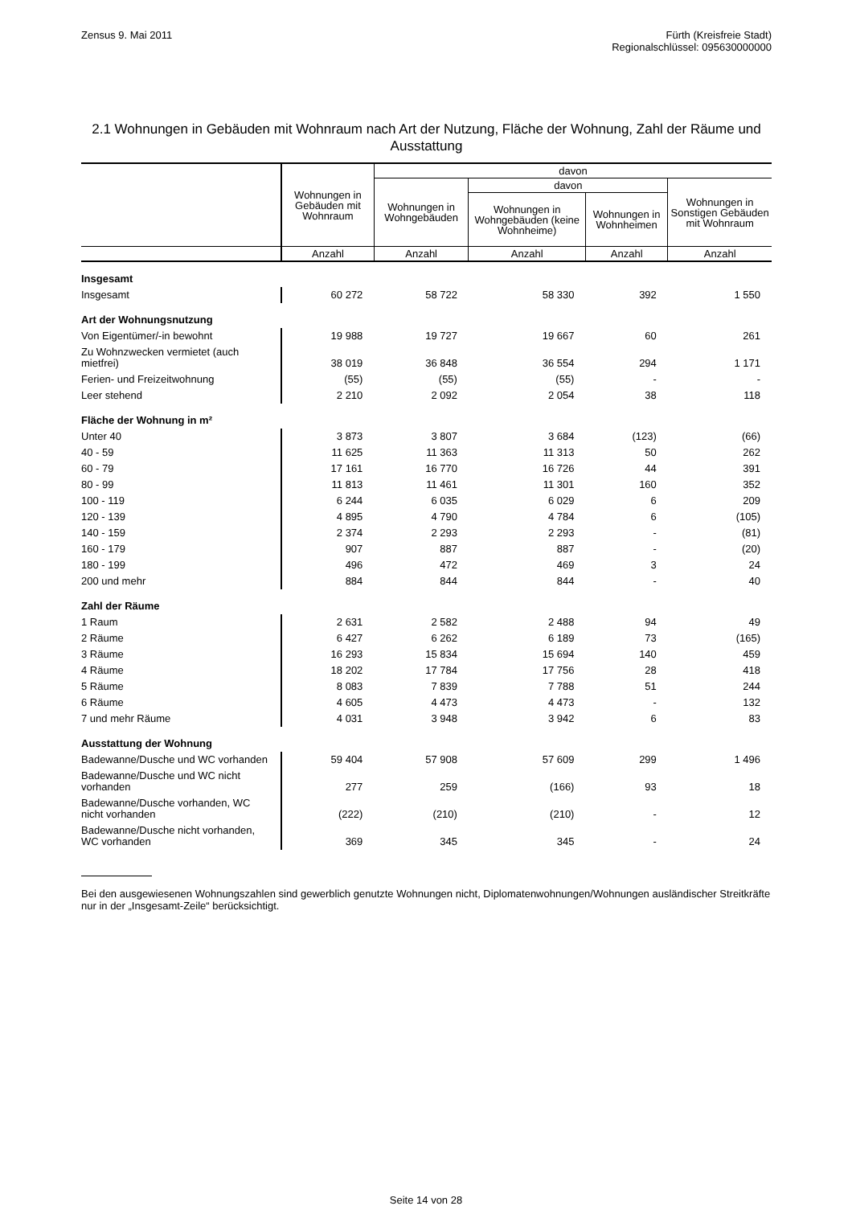Zensus 9. Mai 2011 Fürth (Kreisfreie Stadt)
Regionalschlüssel: 095630000000
2.1 Wohnungen in Gebäuden mit Wohnraum nach Art der Nutzung, Fläche der Wohnung, Zahl der Räume und Ausstattung
| | Wohnungen in Gebäuden mit Wohnraum | davon | | | |
| --- | --- | --- | --- | --- | --- |
| | | Wohnungen in Wohngebäuden | davon | | Wohnungen in Sonstigen Gebäuden mit Wohnraum |
| | | | Wohnungen in Wohngebäuden (keine Wohnheime) | Wohnungen in Wohnheimen | |
| | Anzahl | Anzahl | Anzahl | Anzahl | Anzahl |
| Insgesamt | | | | | |
| Insgesamt | 60 272 | 58 722 | 58 330 | 392 | 1 550 |
| Art der Wohnungsnutzung | | | | | |
| Von Eigentümer/-in bewohnt | 19 988 | 19 727 | 19 667 | 60 | 261 |
| Zu Wohnzwecken vermietet (auch mietfrei) | 38 019 | 36 848 | 36 554 | 294 | 1 171 |
| Ferien- und Freizeitwohnung | (55) | (55) | (55) | - | - |
| Leer stehend | 2 210 | 2 092 | 2 054 | 38 | 118 |
| Fläche der Wohnung in m² | | | | | |
| Unter 40 | 3 873 | 3 807 | 3 684 | (123) | (66) |
| 40 - 59 | 11 625 | 11 363 | 11 313 | 50 | 262 |
| 60 - 79 | 17 161 | 16 770 | 16 726 | 44 | 391 |
| 80 - 99 | 11 813 | 11 461 | 11 301 | 160 | 352 |
| 100 - 119 | 6 244 | 6 035 | 6 029 | 6 | 209 |
| 120 - 139 | 4 895 | 4 790 | 4 784 | 6 | (105) |
| 140 - 159 | 2 374 | 2 293 | 2 293 | - | (81) |
| 160 - 179 | 907 | 887 | 887 | - | (20) |
| 180 - 199 | 496 | 472 | 469 | 3 | 24 |
| 200 und mehr | 884 | 844 | 844 | - | 40 |
| Zahl der Räume | | | | | |
| 1 Raum | 2 631 | 2 582 | 2 488 | 94 | 49 |
| 2 Räume | 6 427 | 6 262 | 6 189 | 73 | (165) |
| 3 Räume | 16 293 | 15 834 | 15 694 | 140 | 459 |
| 4 Räume | 18 202 | 17 784 | 17 756 | 28 | 418 |
| 5 Räume | 8 083 | 7 839 | 7 788 | 51 | 244 |
| 6 Räume | 4 605 | 4 473 | 4 473 | - | 132 |
| 7 und mehr Räume | 4 031 | 3 948 | 3 942 | 6 | 83 |
| Ausstattung der Wohnung | | | | | |
| Badewanne/Dusche und WC vorhanden | 59 404 | 57 908 | 57 609 | 299 | 1 496 |
| Badewanne/Dusche und WC nicht vorhanden | 277 | 259 | (166) | 93 | 18 |
| Badewanne/Dusche vorhanden, WC nicht vorhanden | (222) | (210) | (210) | - | 12 |
| Badewanne/Dusche nicht vorhanden, WC vorhanden | 369 | 345 | 345 | - | 24 |
Bei den ausgewiesenen Wohnungszahlen sind gewerblich genutzte Wohnungen nicht, Diplomatenwohnungen/Wohnungen ausländischer Streitkräfte nur in der „Insgesamt-Zeile“ berücksichtigt.
Seite 14 von 28